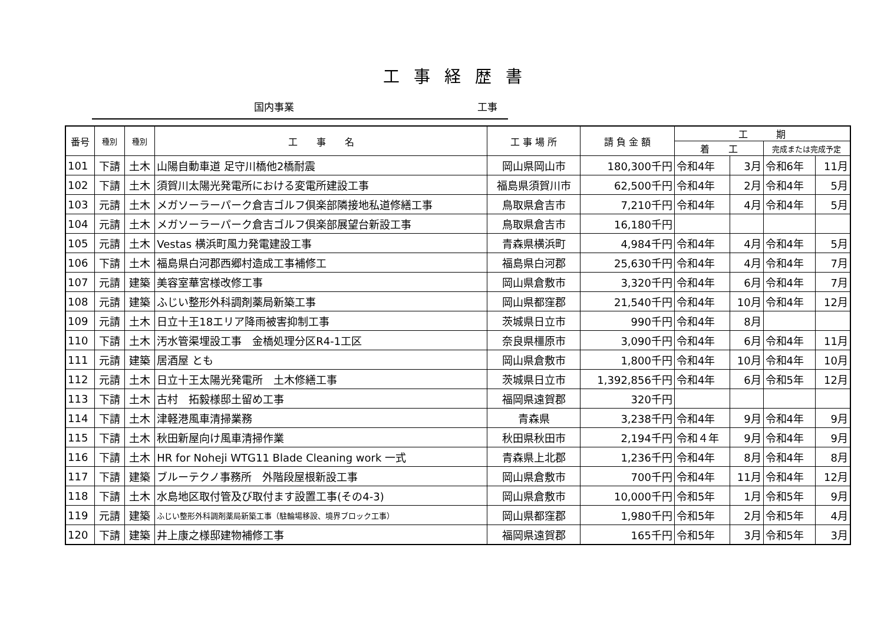工事経歴書
国内事業 工事
| 番号 | 種別 | 種別 | 工 事 名 | 工 事 場 所 | 請 負 金 額 | 工 期 | | | |
| --- | --- | --- | --- | --- | --- | --- | --- | --- | --- |
| | | | | | | 着 工 | | 完成または完成予定 | |
| 101 | 下請 | 土木 | 山陽自動車道 足守川橋他2橋耐震 | 岡山県岡山市 | 180,300千円 | 令和4年 | 3月 | 令和6年 | 11月 |
| 102 | 下請 | 土木 | 須賀川太陽光発電所における変電所建設工事 | 福島県須賀川市 | 62,500千円 | 令和4年 | 2月 | 令和4年 | 5月 |
| 103 | 元請 | 土木 | メガソーラーパーク倉吉ゴルフ倶楽部隣接地私道修繕工事 | 鳥取県倉吉市 | 7,210千円 | 令和4年 | 4月 | 令和4年 | 5月 |
| 104 | 元請 | 土木 | メガソーラーパーク倉吉ゴルフ倶楽部展望台新設工事 | 鳥取県倉吉市 | 16,180千円 | | | | |
| 105 | 元請 | 土木 | Vestas 横浜町風力発電建設工事 | 青森県横浜町 | 4,984千円 | 令和4年 | 4月 | 令和4年 | 5月 |
| 106 | 下請 | 土木 | 福島県白河郡西郷村造成工事補修工 | 福島県白河郡 | 25,630千円 | 令和4年 | 4月 | 令和4年 | 7月 |
| 107 | 元請 | 建築 | 美容室華宮様改修工事 | 岡山県倉敷市 | 3,320千円 | 令和4年 | 6月 | 令和4年 | 7月 |
| 108 | 元請 | 建築 | ふじい整形外科調剤薬局新築工事 | 岡山県都窪郡 | 21,540千円 | 令和4年 | 10月 | 令和4年 | 12月 |
| 109 | 元請 | 土木 | 日立十王18エリア降雨被害抑制工事 | 茨城県日立市 | 990千円 | 令和4年 | 8月 | | |
| 110 | 下請 | 土木 | 汚水管渠埋設工事 金橋処理分区R4-1工区 | 奈良県橿原市 | 3,090千円 | 令和4年 | 6月 | 令和4年 | 11月 |
| 111 | 元請 | 建築 | 居酒屋 とも | 岡山県倉敷市 | 1,800千円 | 令和4年 | 10月 | 令和4年 | 10月 |
| 112 | 元請 | 土木 | 日立十王太陽光発電所 土木修繕工事 | 茨城県日立市 | 1,392,856千円 | 令和4年 | 6月 | 令和5年 | 12月 |
| 113 | 下請 | 土木 | 古村 拓毅様邸土留め工事 | 福岡県遠賀郡 | 320千円 | | | | |
| 114 | 下請 | 土木 | 津軽港風車清掃業務 | 青森県 | 3,238千円 | 令和4年 | 9月 | 令和4年 | 9月 |
| 115 | 下請 | 土木 | 秋田新屋向け風車清掃作業 | 秋田県秋田市 | 2,194千円 | 令和４年 | 9月 | 令和4年 | 9月 |
| 116 | 下請 | 土木 | HR for Noheji WTG11 Blade Cleaning work 一式 | 青森県上北郡 | 1,236千円 | 令和4年 | 8月 | 令和4年 | 8月 |
| 117 | 下請 | 建築 | ブルーテクノ事務所 外階段屋根新設工事 | 岡山県倉敷市 | 700千円 | 令和4年 | 11月 | 令和4年 | 12月 |
| 118 | 下請 | 土木 | 水島地区取付管及び取付ます設置工事(その4-3) | 岡山県倉敷市 | 10,000千円 | 令和5年 | 1月 | 令和5年 | 9月 |
| 119 | 元請 | 建築 | ふじい整形外科調剤薬局新築工事（駐輪場移設、境界ブロック工事） | 岡山県都窪郡 | 1,980千円 | 令和5年 | 2月 | 令和5年 | 4月 |
| 120 | 下請 | 建築 | 井上康之様邸建物補修工事 | 福岡県遠賀郡 | 165千円 | 令和5年 | 3月 | 令和5年 | 3月 |